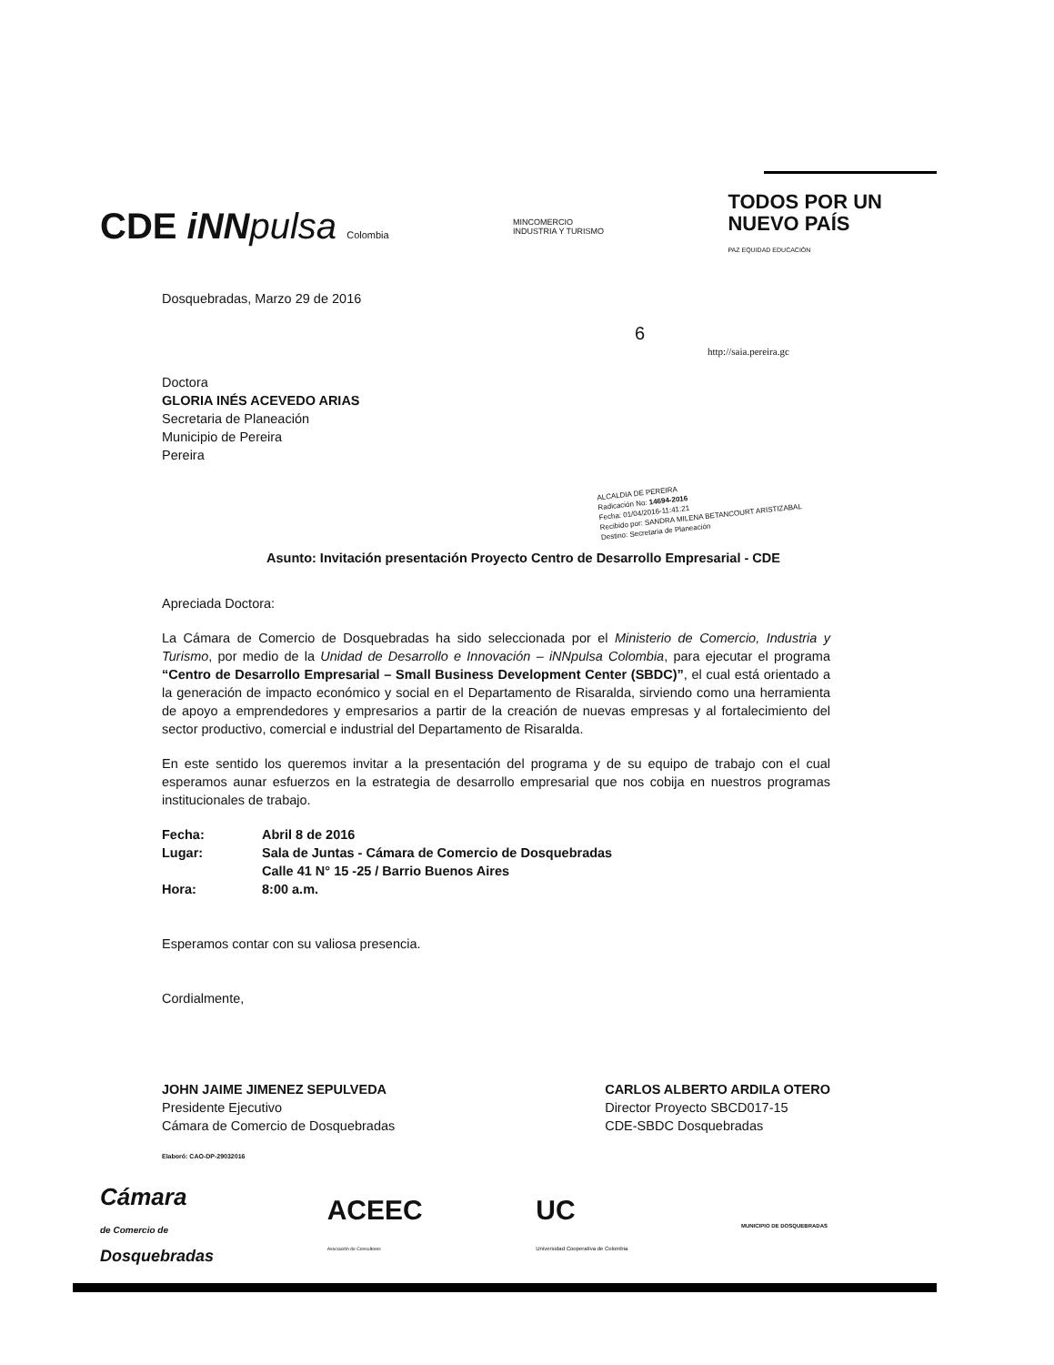CDE iNN pulsa Colombia
MINCOMERCIO
INDUSTRIA Y TURISMO
TODOS POR UN
NUEVO PAÍS
PAZ EQUIDAD EDUCACIÓN
Dosquebradas, Marzo 29 de 2016
6
http://saia.pereira.gc
Doctora
GLORIA INÉS ACEVEDO ARIAS
Secretaria de Planeación
Municipio de Pereira
Pereira
ALCALDIA DE PEREIRA
Radicación No: 14694-2016
Fecha: 01/04/2016-11:41:21
Recibido por: SANDRA MILENA BETANCOURT ARISTIZABAL
Destino: Secretaria de Planeación
Asunto: Invitación presentación Proyecto Centro de Desarrollo Empresarial - CDE
Apreciada Doctora:
La Cámara de Comercio de Dosquebradas ha sido seleccionada por el Ministerio de Comercio, Industria y Turismo, por medio de la Unidad de Desarrollo e Innovación – iNNpulsa Colombia, para ejecutar el programa “Centro de Desarrollo Empresarial – Small Business Development Center (SBDC)”, el cual está orientado a la generación de impacto económico y social en el Departamento de Risaralda, sirviendo como una herramienta de apoyo a emprendedores y empresarios a partir de la creación de nuevas empresas y al fortalecimiento del sector productivo, comercial e industrial del Departamento de Risaralda.
En este sentido los queremos invitar a la presentación del programa y de su equipo de trabajo con el cual esperamos aunar esfuerzos en la estrategia de desarrollo empresarial que nos cobija en nuestros programas institucionales de trabajo.
Fecha: Abril 8 de 2016
Lugar: Sala de Juntas - Cámara de Comercio de Dosquebradas
Calle 41 N° 15 -25 / Barrio Buenos Aires
Hora: 8:00 a.m.
Esperamos contar con su valiosa presencia.
Cordialmente,
JOHN JAIME JIMENEZ SEPULVEDA
Presidente Ejecutivo
Cámara de Comercio de Dosquebradas
CARLOS ALBERTO ARDILA OTERO
Director Proyecto SBCD017-15
CDE-SBDC Dosquebradas
Elaboró: CAO-DP-29032016
Cámara
de Comercio de
Dosquebradas
ACEEC
Asociación de Consultores
UC
Universidad Cooperativa de Colombia
MUNICIPIO DE DOSQUEBRADAS